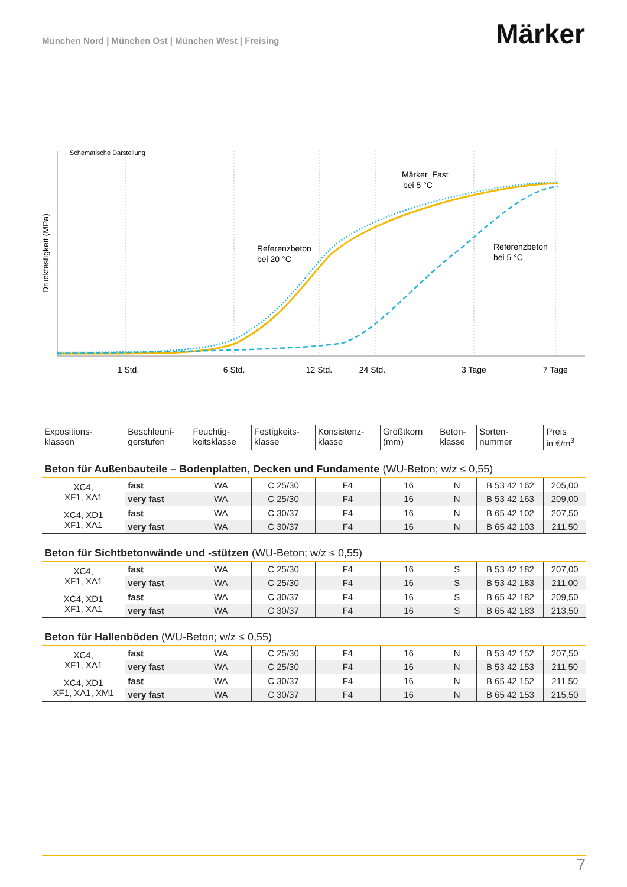München Nord | München Ost | München West | Freising
Märker
Schematische Darstellung
Druckfestigkeit (MPa)
Märker_Fast
bei 5 °C
Referenzbeton
bei 20 °C
Referenzbeton
bei 5 °C
1 Std.
6 Std.
12 Std.
24 Std.
3 Tage
7 Tage
| Expositions- klassen | Beschleuni- gerstufen | Feuchtig- keitsklasse | Festigkeits- klasse | Konsistenz- klasse | Größtkorn (mm) | Beton- klasse | Sorten- nummer | Preis in €/m<sup>3</sup> |
| --- | --- | --- | --- | --- | --- | --- | --- | --- |
| Beton für Außenbauteile – Bodenplatten, Decken und Fundamente (WU-Beton; w/z ≤ 0,55) | | | | | | | | |
| XC4, XF1, XA1 | fast | WA | C 25/30 | F4 | 16 | N | B 53 42 162 | 205,00 |
| | very fast | WA | C 25/30 | F4 | 16 | N | B 53 42 163 | 209,00 |
| XC4, XD1 XF1, XA1 | fast | WA | C 30/37 | F4 | 16 | N | B 65 42 102 | 207,50 |
| | very fast | WA | C 30/37 | F4 | 16 | N | B 65 42 103 | 211,50 |
| Beton für Sichtbetonwände und -stützen (WU-Beton; w/z ≤ 0,55) | | | | | | | | |
| XC4, XF1, XA1 | fast | WA | C 25/30 | F4 | 16 | S | B 53 42 182 | 207,00 |
| | very fast | WA | C 25/30 | F4 | 16 | S | B 53 42 183 | 211,00 |
| XC4, XD1 XF1, XA1 | fast | WA | C 30/37 | F4 | 16 | S | B 65 42 182 | 209,50 |
| | very fast | WA | C 30/37 | F4 | 16 | S | B 65 42 183 | 213,50 |
| Beton für Hallenböden (WU-Beton; w/z ≤ 0,55) | | | | | | | | |
| XC4, XF1, XA1 | fast | WA | C 25/30 | F4 | 16 | N | B 53 42 152 | 207,50 |
| | very fast | WA | C 25/30 | F4 | 16 | N | B 53 42 153 | 211,50 |
| XC4, XD1 XF1, XA1, XM1 | fast | WA | C 30/37 | F4 | 16 | N | B 65 42 152 | 211,50 |
| | very fast | WA | C 30/37 | F4 | 16 | N | B 65 42 153 | 215,50 |
7